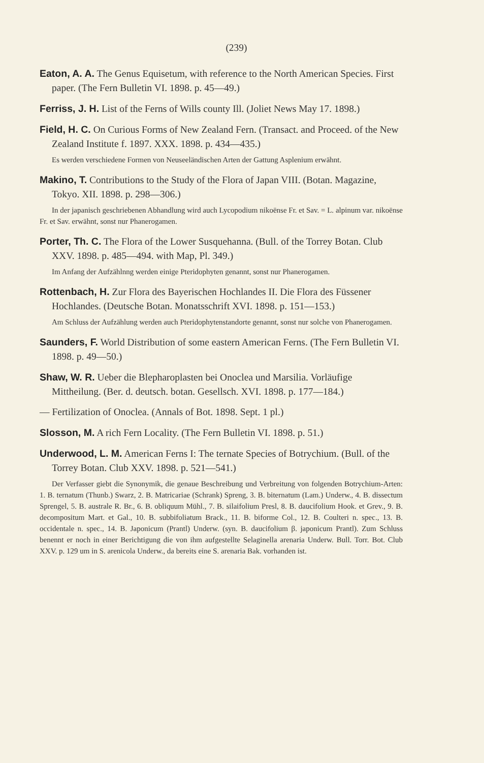(239)
Eaton, A. A. The Genus Equisetum, with reference to the North American Species. First paper. (The Fern Bulletin VI. 1898. p. 45—49.)
Ferriss, J. H. List of the Ferns of Wills county Ill. (Joliet News May 17. 1898.)
Field, H. C. On Curious Forms of New Zealand Fern. (Transact. and Proceed. of the New Zealand Institute f. 1897. XXX. 1898. p. 434—435.)
Es werden verschiedene Formen von Neuseeländischen Arten der Gattung Asplenium erwähnt.
Makino, T. Contributions to the Study of the Flora of Japan VIII. (Botan. Magazine, Tokyo. XII. 1898. p. 298—306.)
In der japanisch geschriebenen Abhandlung wird auch Lycopodium nikoënse Fr. et Sav. = L. alpinum var. nikoënse Fr. et Sav. erwähnt, sonst nur Phanerogamen.
Porter, Th. C. The Flora of the Lower Susquehanna. (Bull. of the Torrey Botan. Club XXV. 1898. p. 485—494. with Map, Pl. 349.)
Im Anfang der Aufzählnng werden einige Pteridophyten genannt, sonst nur Phanerogamen.
Rottenbach, H. Zur Flora des Bayerischen Hochlandes II. Die Flora des Füssener Hochlandes. (Deutsche Botan. Monatsschrift XVI. 1898. p. 151—153.)
Am Schluss der Aufzählung werden auch Pteridophytenstandorte genannt, sonst nur solche von Phanerogamen.
Saunders, F. World Distribution of some eastern American Ferns. (The Fern Bulletin VI. 1898. p. 49—50.)
Shaw, W. R. Ueber die Blepharoplasten bei Onoclea und Marsilia. Vorläufige Mittheilung. (Ber. d. deutsch. botan. Gesellsch. XVI. 1898. p. 177—184.)
— Fertilization of Onoclea. (Annals of Bot. 1898. Sept. 1 pl.)
Slosson, M. A rich Fern Locality. (The Fern Bulletin VI. 1898. p. 51.)
Underwood, L. M. American Ferns I: The ternate Species of Botrychium. (Bull. of the Torrey Botan. Club XXV. 1898. p. 521—541.)
Der Verfasser giebt die Synonymik, die genaue Beschreibung und Verbreitung von folgenden Botrychium-Arten: 1. B. ternatum (Thunb.) Swarz, 2. B. Matricariae (Schrank) Spreng, 3. B. biternatum (Lam.) Underw., 4. B. dissectum Sprengel, 5. B. australe R. Br., 6. B. obliquum Mühl., 7. B. silaifolium Presl, 8. B. daucifolium Hook. et Grev., 9. B. decompositum Mart. et Gal., 10. B. subbifoliatum Brack., 11. B. biforme Col., 12. B. Coulteri n. spec., 13. B. occidentale n. spec., 14. B. Japonicum (Prantl) Underw. (syn. B. daucifolium β. japonicum Prantl). Zum Schluss benennt er noch in einer Berichtigung die von ihm aufgestellte Selaginella arenaria Underw. Bull. Torr. Bot. Club XXV. p. 129 um in S. arenicola Underw., da bereits eine S. arenaria Bak. vorhanden ist.